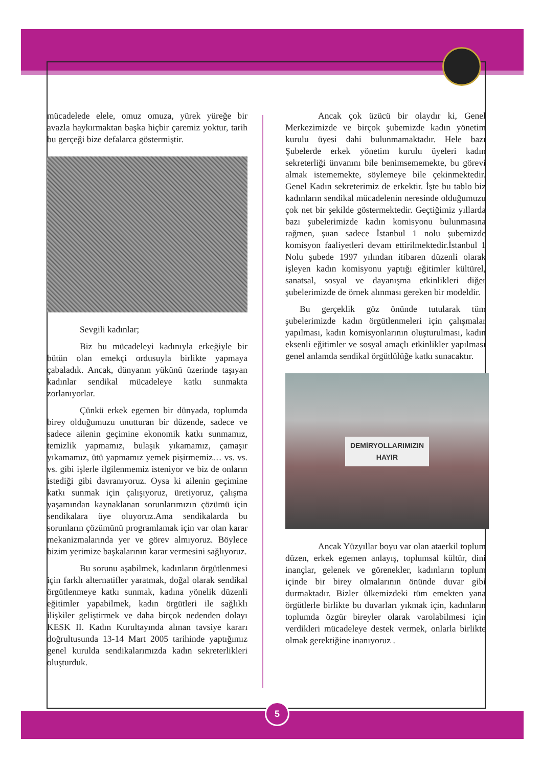mücadelede elele, omuz omuza, yürek yüreğe bir avazla haykırmaktan başka hiçbir çaremiz yoktur, tarih bu gerçeği bize defalarca göstermiştir.
Sevgili kadınlar;
Biz bu mücadeleyi kadınıyla erkeğiyle bir bütün olan emekçi ordusuyla birlikte yapmaya çabaladık. Ancak, dünyanın yükünü üzerinde taşıyan kadınlar sendikal mücadeleye katkı sunmakta zorlanıyorlar.
Çünkü erkek egemen bir dünyada, toplumda birey olduğumuzu unutturan bir düzende, sadece ve sadece ailenin geçimine ekonomik katkı sunmamız, temizlik yapmamız, bulaşık yıkamamız, çamaşır yıkamamız, ütü yapmamız yemek pişirmemiz… vs. vs. vs. gibi işlerle ilgilenmemiz isteniyor ve biz de onların istediği gibi davranıyoruz. Oysa ki ailenin geçimine katkı sunmak için çalışıyoruz, üretiyoruz, çalışma yaşamından kaynaklanan sorunlarımızın çözümü için sendikalara üye oluyoruz.Ama sendikalarda bu sorunların çözümünü programlamak için var olan karar mekanizmalarında yer ve görev almıyoruz. Böylece bizim yerimize başkalarının karar vermesini sağlıyoruz.
Bu sorunu aşabilmek, kadınların örgütlenmesi için farklı alternatifler yaratmak, doğal olarak sendikal örgütlenmeye katkı sunmak, kadına yönelik düzenli eğitimler yapabilmek, kadın örgütleri ile sağlıklı ilişkiler geliştirmek ve daha birçok nedenden dolayı KESK II. Kadın Kurultayında alınan tavsiye kararı doğrultusunda 13-14 Mart 2005 tarihinde yaptığımız genel kurulda sendikalarımızda kadın sekreterlikleri oluşturduk.
Ancak çok üzücü bir olaydır ki, Genel Merkezimizde ve birçok şubemizde kadın yönetim kurulu üyesi dahi bulunmamaktadır. Hele bazı Şubelerde erkek yönetim kurulu üyeleri kadın sekreterliği ünvanını bile benimsememekte, bu görevi almak istememekte, söylemeye bile çekinmektedir. Genel Kadın sekreterimiz de erkektir. İşte bu tablo biz kadınların sendikal mücadelenin neresinde olduğumuzu çok net bir şekilde göstermektedir. Geçtiğimiz yıllarda bazı şubelerimizde kadın komisyonu bulunmasına rağmen, şuan sadece İstanbul 1 nolu şubemizde komisyon faaliyetleri devam ettirilmektedir.İstanbul 1 Nolu şubede 1997 yılından itibaren düzenli olarak işleyen kadın komisyonu yaptığı eğitimler kültürel, sanatsal, sosyal ve dayanışma etkinlikleri diğer şubelerimizde de örnek alınması gereken bir modeldir.
Bu gerçeklik göz önünde tutularak tüm şubelerimizde kadın örgütlenmeleri için çalışmalar yapılması, kadın komisyonlarının oluşturulması, kadın eksenli eğitimler ve sosyal amaçlı etkinlikler yapılması genel anlamda sendikal örgütlülüğe katkı sunacaktır.
DEMİRYOLLARIMIZIN
HAYIR
Ancak Yüzyıllar boyu var olan ataerkil toplum düzen, erkek egemen anlayış, toplumsal kültür, dini inançlar, gelenek ve görenekler, kadınların toplum içinde bir birey olmalarının önünde duvar gibi durmaktadır. Bizler ülkemizdeki tüm emekten yana örgütlerle birlikte bu duvarları yıkmak için, kadınların toplumda özgür bireyler olarak varolabilmesi için verdikleri mücadeleye destek vermek, onlarla birlikte olmak gerektiğine inanıyoruz .
5